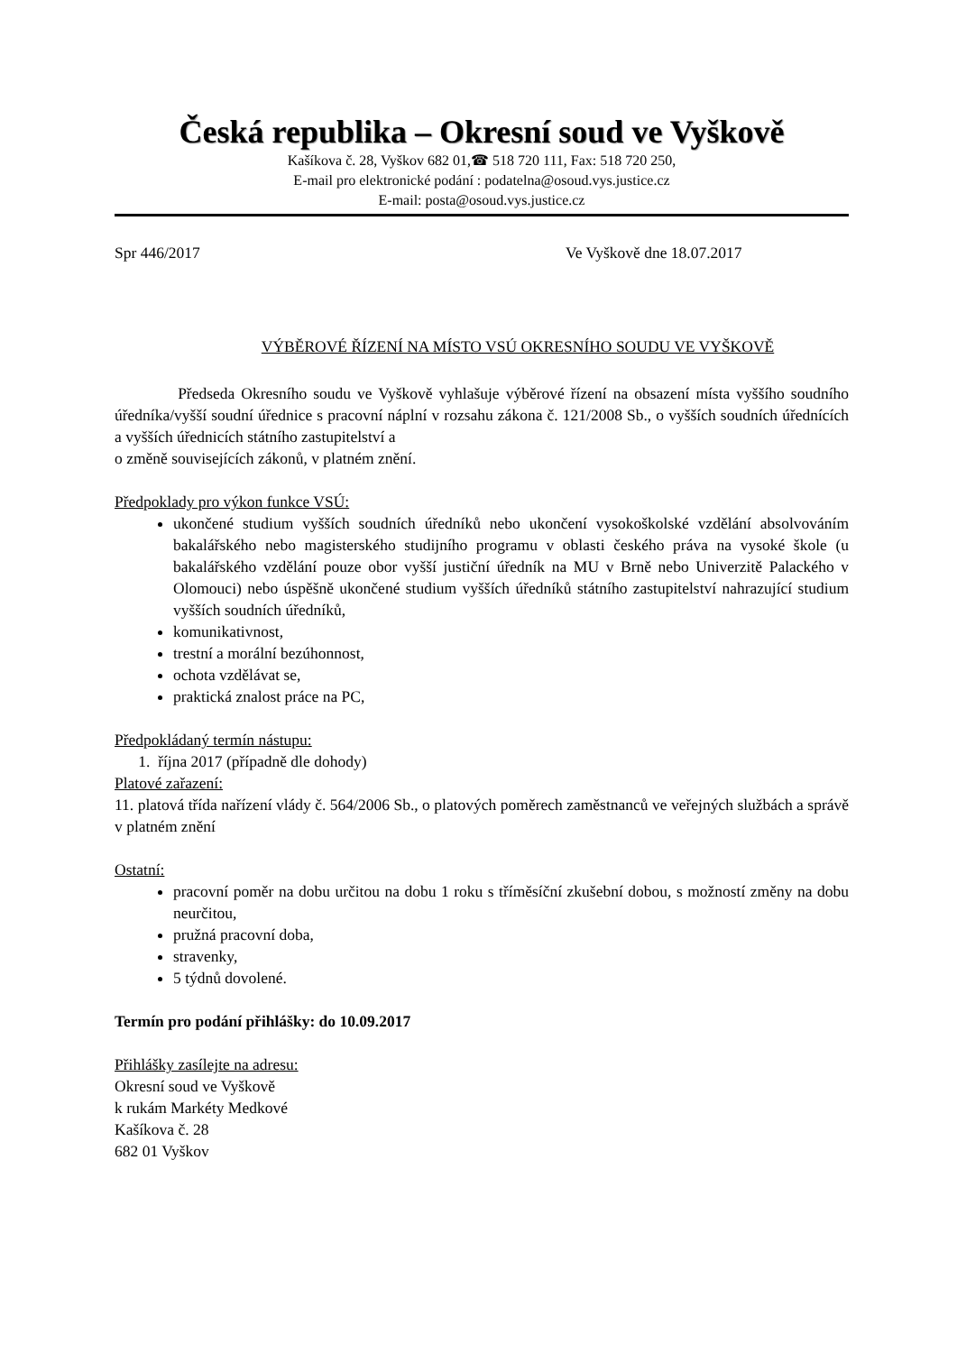Česká republika – Okresní soud ve Vyškově
Kašíkova č. 28, Vyškov 682 01,☎ 518 720 111, Fax: 518 720 250,
E-mail pro elektronické podání : podatelna@osoud.vys.justice.cz
E-mail: posta@osoud.vys.justice.cz
Spr 446/2017 Ve Vyškově dne 18.07.2017
VÝBĚROVÉ ŘÍZENÍ NA MÍSTO VSÚ OKRESNÍHO SOUDU VE VYŠKOVĚ
Předseda Okresního soudu ve Vyškově vyhlašuje výběrové řízení na obsazení místa vyššího soudního úředníka/vyšší soudní úřednice s pracovní náplní v rozsahu zákona č. 121/2008 Sb., o vyšších soudních úřednících a vyšších úřednicích státního zastupitelství a
o změně souvisejících zákonů, v platném znění.
Předpoklady pro výkon funkce VSÚ:
ukončené studium vyšších soudních úředníků nebo ukončení vysokoškolské vzdělání absolvováním bakalářského nebo magisterského studijního programu v oblasti českého práva na vysoké škole (u bakalářského vzdělání pouze obor vyšší justiční úředník na MU v Brně nebo Univerzitě Palackého v Olomouci) nebo úspěšně ukončené studium vyšších úředníků státního zastupitelství nahrazující studium vyšších soudních úředníků,
komunikativnost,
trestní a morální bezúhonnost,
ochota vzdělávat se,
praktická znalost práce na PC,
Předpokládaný termín nástupu:
1. října 2017 (případně dle dohody)
Platové zařazení:
11. platová třída nařízení vlády č. 564/2006 Sb., o platových poměrech zaměstnanců ve veřejných službách a správě v platném znění
Ostatní:
pracovní poměr na dobu určitou na dobu 1 roku s tříměsíční zkušební dobou, s možností změny na dobu neurčitou,
pružná pracovní doba,
stravenky,
5 týdnů dovolené.
Termín pro podání přihlášky: do 10.09.2017
Přihlášky zasílejte na adresu:
Okresní soud ve Vyškově
k rukám Markéty Medkové
Kašíkova č. 28
682 01 Vyškov